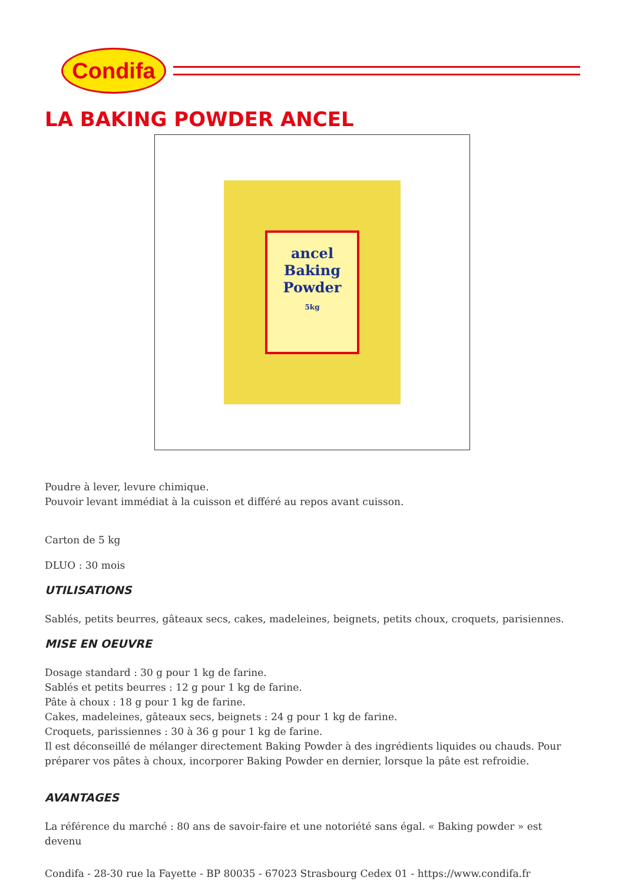Condifa
LA BAKING POWDER ANCEL
ancel
Baking
Powder
5kg
Poudre à lever, levure chimique.
Pouvoir levant immédiat à la cuisson et différé au repos avant cuisson.
Carton de 5 kg
DLUO : 30 mois
UTILISATIONS
Sablés, petits beurres, gâteaux secs, cakes, madeleines, beignets, petits choux, croquets, parisiennes.
MISE EN OEUVRE
Dosage standard : 30 g pour 1 kg de farine.
Sablés et petits beurres : 12 g pour 1 kg de farine.
Pâte à choux : 18 g pour 1 kg de farine.
Cakes, madeleines, gâteaux secs, beignets : 24 g pour 1 kg de farine.
Croquets, parissiennes : 30 à 36 g pour 1 kg de farine.
Il est déconseillé de mélanger directement Baking Powder à des ingrédients liquides ou chauds. Pour préparer vos pâtes à choux, incorporer Baking Powder en dernier, lorsque la pâte est refroidie.
AVANTAGES
La référence du marché : 80 ans de savoir-faire et une notoriété sans égal. « Baking powder » est devenu
Condifa - 28-30 rue la Fayette - BP 80035 - 67023 Strasbourg Cedex 01 - https://www.condifa.fr